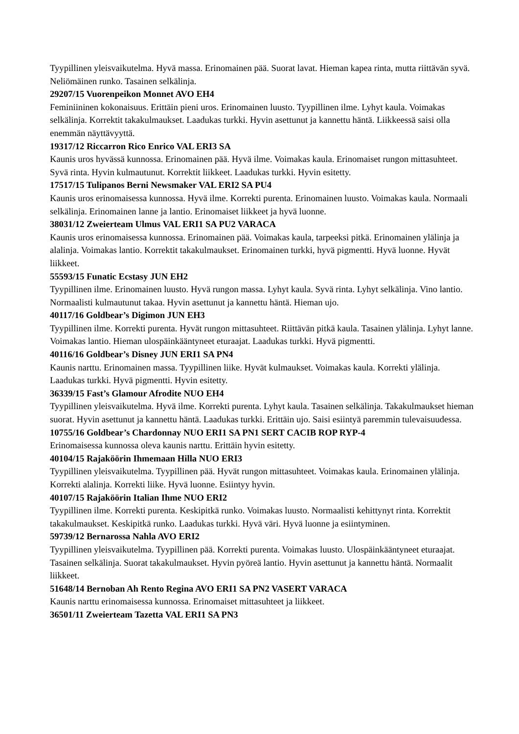Tyypillinen yleisvaikutelma. Hyvä massa. Erinomainen pää. Suorat lavat. Hieman kapea rinta, mutta riittävän syvä. Neliömäinen runko. Tasainen selkälinja.
29207/15 Vuorenpeikon Monnet AVO EH4
Feminiininen kokonaisuus. Erittäin pieni uros. Erinomainen luusto. Tyypillinen ilme. Lyhyt kaula. Voimakas selkälinja. Korrektit takakulmaukset. Laadukas turkki. Hyvin asettunut ja kannettu häntä. Liikkeessä saisi olla enemmän näyttävyyttä.
19317/12 Riccarron Rico Enrico VAL ERI3 SA
Kaunis uros hyvässä kunnossa. Erinomainen pää. Hyvä ilme. Voimakas kaula. Erinomaiset rungon mittasuhteet. Syvä rinta. Hyvin kulmautunut. Korrektit liikkeet. Laadukas turkki. Hyvin esitetty.
17517/15 Tulipanos Berni Newsmaker VAL ERI2 SA PU4
Kaunis uros erinomaisessa kunnossa. Hyvä ilme. Korrekti purenta. Erinomainen luusto. Voimakas kaula. Normaali selkälinja. Erinomainen lanne ja lantio. Erinomaiset liikkeet ja hyvä luonne.
38031/12 Zweierteam Ulmus VAL ERI1 SA PU2 VARACA
Kaunis uros erinomaisessa kunnossa. Erinomainen pää. Voimakas kaula, tarpeeksi pitkä. Erinomainen ylälinja ja alalinja. Voimakas lantio. Korrektit takakulmaukset. Erinomainen turkki, hyvä pigmentti. Hyvä luonne. Hyvät liikkeet.
55593/15 Funatic Ecstasy JUN EH2
Tyypillinen ilme. Erinomainen luusto. Hyvä rungon massa. Lyhyt kaula. Syvä rinta. Lyhyt selkälinja. Vino lantio. Normaalisti kulmautunut takaa. Hyvin asettunut ja kannettu häntä. Hieman ujo.
40117/16 Goldbear’s Digimon JUN EH3
Tyypillinen ilme. Korrekti purenta. Hyvät rungon mittasuhteet. Riittävän pitkä kaula. Tasainen ylälinja. Lyhyt lanne. Voimakas lantio. Hieman ulospäinkääntyneet eturaajat. Laadukas turkki. Hyvä pigmentti.
40116/16 Goldbear’s Disney JUN ERI1 SA PN4
Kaunis narttu. Erinomainen massa. Tyypillinen liike. Hyvät kulmaukset. Voimakas kaula. Korrekti ylälinja. Laadukas turkki. Hyvä pigmentti. Hyvin esitetty.
36339/15 Fast’s Glamour Afrodite NUO EH4
Tyypillinen yleisvaikutelma. Hyvä ilme. Korrekti purenta. Lyhyt kaula. Tasainen selkälinja. Takakulmaukset hieman suorat. Hyvin asettunut ja kannettu häntä. Laadukas turkki. Erittäin ujo. Saisi esiintyä paremmin tulevaisuudessa.
10755/16 Goldbear’s Chardonnay NUO ERI1 SA PN1 SERT CACIB ROP RYP-4
Erinomaisessa kunnossa oleva kaunis narttu. Erittäin hyvin esitetty.
40104/15 Rajaköörin Ihmemaan Hilla NUO ERI3
Tyypillinen yleisvaikutelma. Tyypillinen pää. Hyvät rungon mittasuhteet. Voimakas kaula. Erinomainen ylälinja. Korrekti alalinja. Korrekti liike. Hyvä luonne. Esiintyy hyvin.
40107/15 Rajaköörin Italian Ihme NUO ERI2
Tyypillinen ilme. Korrekti purenta. Keskipitkä runko. Voimakas luusto. Normaalisti kehittynyt rinta. Korrektit takakulmaukset. Keskipitkä runko. Laadukas turkki. Hyvä väri. Hyvä luonne ja esiintyminen.
59739/12 Bernarossa Nahla AVO ERI2
Tyypillinen yleisvaikutelma. Tyypillinen pää. Korrekti purenta. Voimakas luusto. Ulospäinkääntyneet eturaajat. Tasainen selkälinja. Suorat takakulmaukset. Hyvin pyöreä lantio. Hyvin asettunut ja kannettu häntä. Normaalit liikkeet.
51648/14 Bernoban Ah Rento Regina AVO ERI1 SA PN2 VASERT VARACA
Kaunis narttu erinomaisessa kunnossa. Erinomaiset mittasuhteet ja liikkeet.
36501/11 Zweierteam Tazetta VAL ERI1 SA PN3